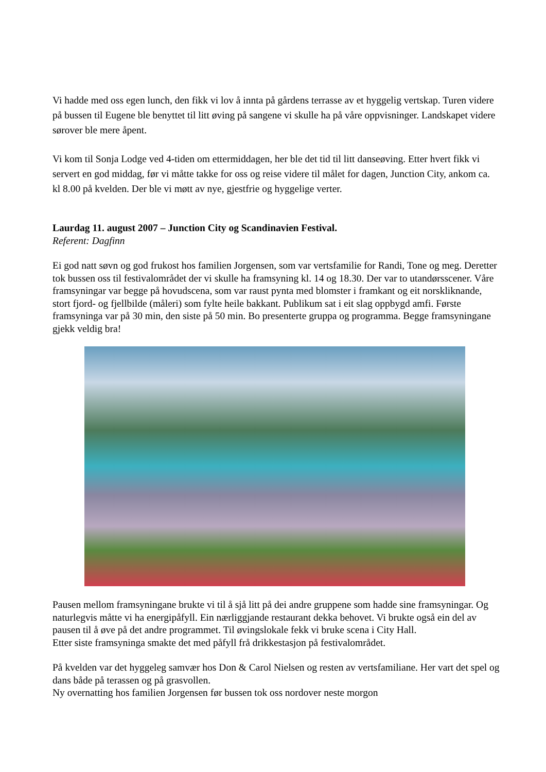Vi hadde med oss egen lunch, den fikk vi lov å innta på gårdens terrasse av et hyggelig vertskap. Turen videre på bussen til Eugene ble benyttet til litt øving på sangene vi skulle ha på våre oppvisninger. Landskapet videre sørover ble mere åpent.
Vi kom til Sonja Lodge ved 4-tiden om ettermiddagen, her ble det tid til litt danseøving. Etter hvert fikk vi servert en god middag, før vi måtte takke for oss og reise videre til målet for dagen, Junction City, ankom ca. kl 8.00 på kvelden. Der ble vi møtt av nye, gjestfrie og hyggelige verter.
Laurdag 11. august 2007 – Junction City og Scandinavien Festival.
Referent: Dagfinn
Ei god natt søvn og god frukost hos familien Jorgensen, som var vertsfamilie for Randi, Tone og meg. Deretter tok bussen oss til festivalområdet der vi skulle ha framsyning kl. 14 og 18.30. Der var to utandørsscener. Våre framsyningar var begge på hovudscena, som var raust pynta med blomster i framkant og eit norskliknande, stort fjord- og fjellbilde (måleri) som fylte heile bakkant. Publikum sat i eit slag oppbygd amfi. Første framsyninga var på 30 min, den siste på 50 min. Bo presenterte gruppa og programma. Begge framsyningane gjekk veldig bra!
Pausen mellom framsyningane brukte vi til å sjå litt på dei andre gruppene som hadde sine framsyningar. Og naturlegvis måtte vi ha energipåfyll. Ein nærliggjande restaurant dekka behovet. Vi brukte også ein del av pausen til å øve på det andre programmet. Til øvingslokale fekk vi bruke scena i City Hall.
Etter siste framsyninga smakte det med påfyll frå drikkestasjon på festivalområdet.
På kvelden var det hyggeleg samvær hos Don & Carol Nielsen og resten av vertsfamiliane. Her vart det spel og dans både på terassen og på grasvollen.
Ny overnatting hos familien Jorgensen før bussen tok oss nordover neste morgon